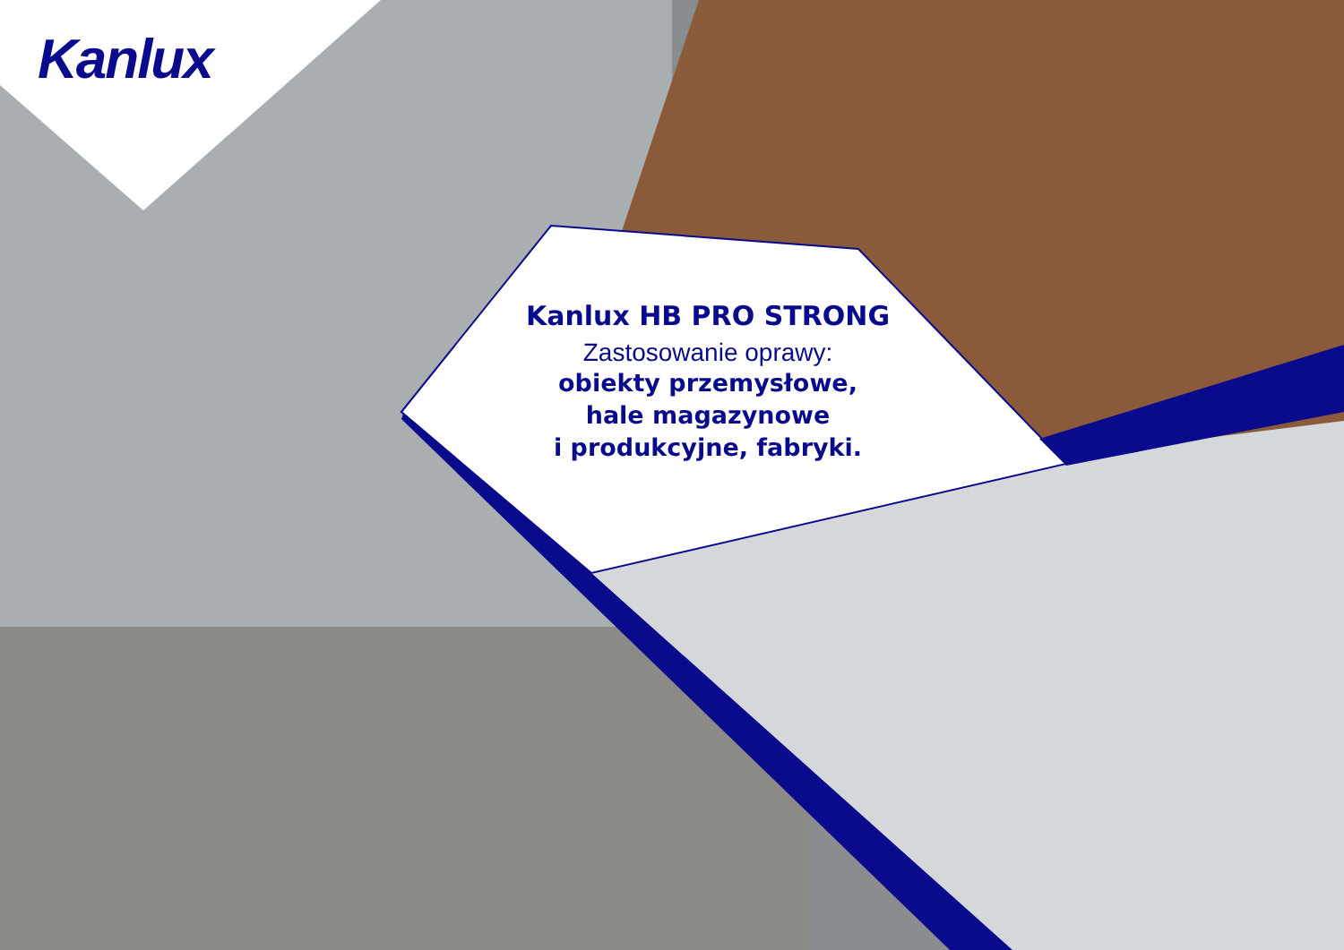Kanlux
Kanlux HB PRO STRONG
Zastosowanie oprawy:
obiekty przemysłowe,
hale magazynowe
i produkcyjne, fabryki.